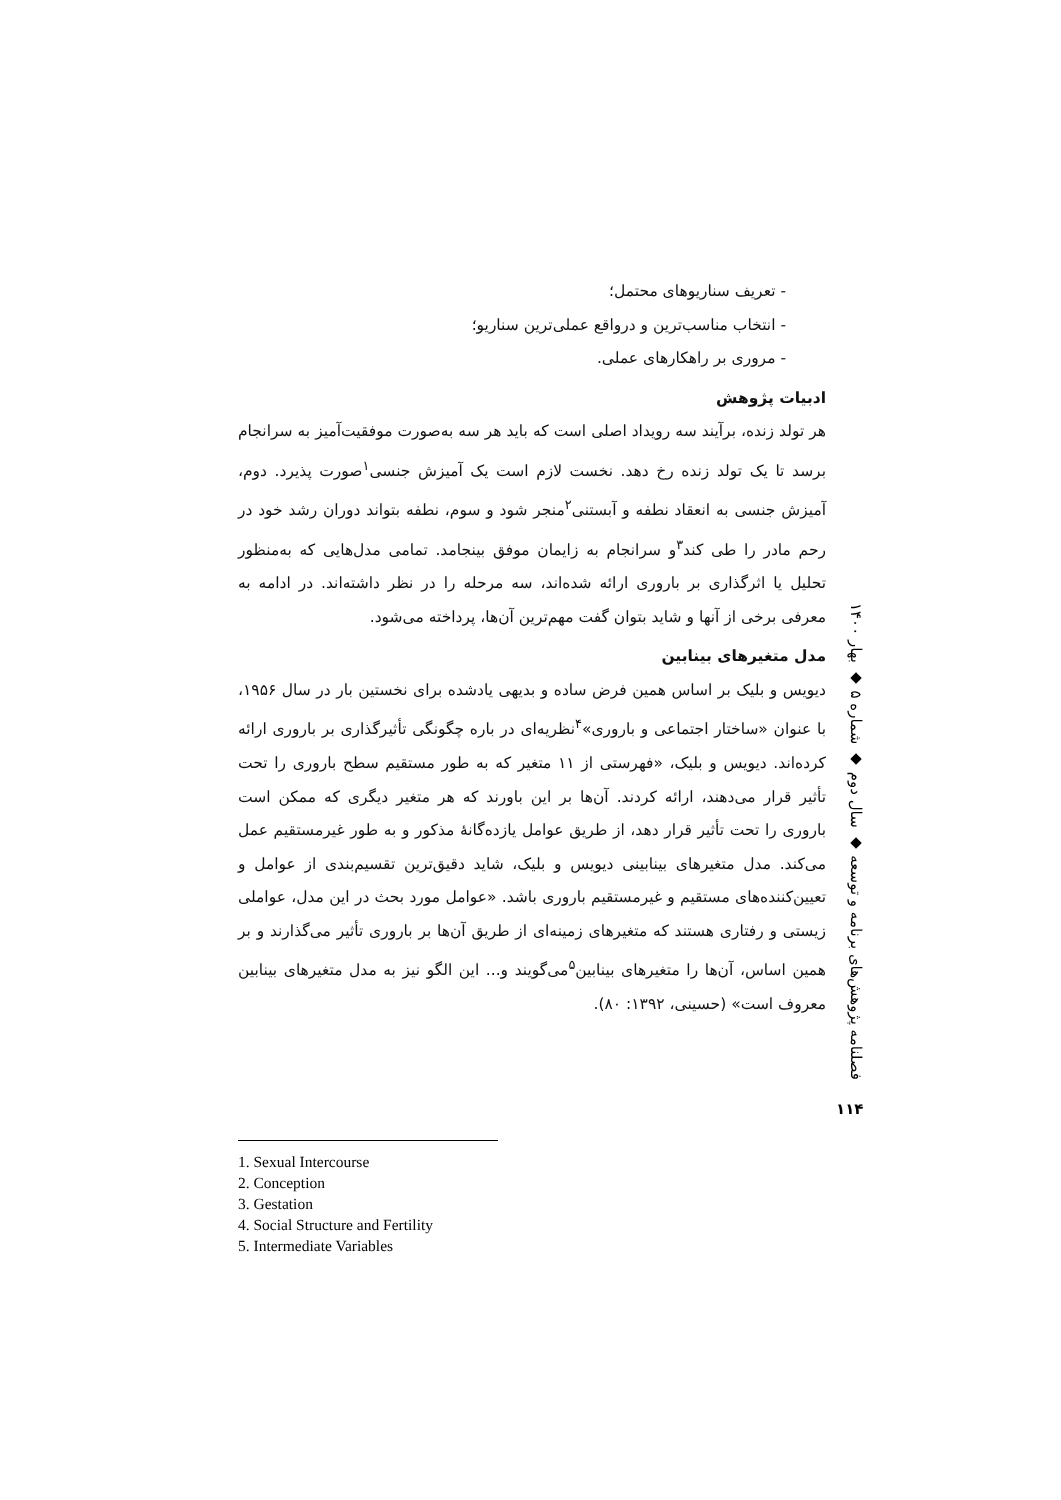- تعریف سناریوهای محتمل؛
- انتخاب مناسب‌ترین و درواقع عملی‌ترین سناریو؛
- مروری بر راهکارهای عملی.
ادبیات پژوهش
هر تولد زنده، برآیند سه رویداد اصلی است که باید هر سه به‌صورت موفقیت‌آمیز به سرانجام برسد تا یک تولد زنده رخ دهد. نخست لازم است یک آمیزش جنسی<sup>۱</sup>صورت پذیرد. دوم، آمیزش جنسی به انعقاد نطفه و آبستنی<sup>۲</sup>منجر شود و سوم، نطفه بتواند دوران رشد خود در رحم مادر را طی کند<sup>۳</sup>و سرانجام به زایمان موفق بینجامد. تمامی مدل‌هایی که به‌منظور تحلیل یا اثرگذاری بر باروری ارائه شده‌اند، سه مرحله را در نظر داشته‌اند. در ادامه به معرفی برخی از آنها و شاید بتوان گفت مهم‌ترین آن‌ها، پرداخته می‌شود.
مدل متغیرهای بینابین
دیویس و بلیک بر اساس همین فرض ساده و بدیهی یادشده برای نخستین بار در سال ۱۹۵۶، با عنوان «ساختار اجتماعی و باروری»<sup>۴</sup>نظریه‌ای در باره چگونگی تأثیرگذاری بر باروری ارائه کرده‌اند. دیویس و بلیک، «فهرستی از ۱۱ متغیر که به طور مستقیم سطح باروری را تحت تأثیر قرار می‌دهند، ارائه کردند. آن‌ها بر این باورند که هر متغیر دیگری که ممکن است باروری را تحت تأثیر قرار دهد، از طریق عوامل یازده‌گانهٔ مذکور و به طور غیرمستقیم عمل می‌کند. مدل متغیرهای بینابینی دیویس و بلیک، شاید دقیق‌ترین تقسیم‌بندی از عوامل و تعیین‌کننده‌های مستقیم و غیرمستقیم باروری باشد. «عوامل مورد بحث در این مدل، عواملی زیستی و رفتاری هستند که متغیرهای زمینه‌ای از طریق آن‌ها بر باروری تأثیر می‌گذارند و بر همین اساس، آن‌ها را متغیرهای بینابین<sup>۵</sup>می‌گویند و... این الگو نیز به مدل متغیرهای بینابین معروف است» (حسینی، ۱۳۹۲: ۸۰).
فصلنامه پژوهش‌های برنامه و توسعه ◆ سال دوم ◆ شماره ۵ ◆ بهار ۱۴۰۰
۱۱۴
1. Sexual Intercourse
2. Conception
3. Gestation
4. Social Structure and Fertility
5. Intermediate Variables